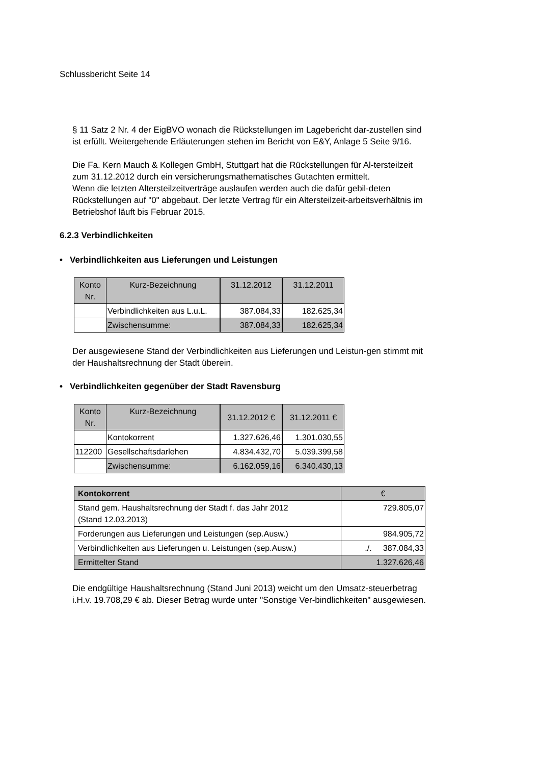Schlussbericht Seite 14
§ 11 Satz 2 Nr. 4 der EigBVO wonach die Rückstellungen im Lagebericht dar-zustellen sind ist erfüllt. Weitergehende Erläuterungen stehen im Bericht von E&Y, Anlage 5 Seite 9/16.
Die Fa. Kern Mauch & Kollegen GmbH, Stuttgart hat die Rückstellungen für Al-tersteilzeit zum 31.12.2012 durch ein versicherungsmathematisches Gutachten ermittelt.
Wenn die letzten Altersteilzeitverträge auslaufen werden auch die dafür gebil-deten Rückstellungen auf "0" abgebaut. Der letzte Vertrag für ein Altersteilzeit-arbeitsverhältnis im Betriebshof läuft bis Februar 2015.
6.2.3 Verbindlichkeiten
• Verbindlichkeiten aus Lieferungen und Leistungen
| Konto Nr. | Kurz-Bezeichnung | 31.12.2012 | 31.12.2011 |
| --- | --- | --- | --- |
| | Verbindlichkeiten aus L.u.L. | 387.084,33 | 182.625,34 |
| | Zwischensumme: | 387.084,33 | 182.625,34 |
Der ausgewiesene Stand der Verbindlichkeiten aus Lieferungen und Leistun-gen stimmt mit der Haushaltsrechnung der Stadt überein.
• Verbindlichkeiten gegenüber der Stadt Ravensburg
| Konto Nr. | Kurz-Bezeichnung | 31.12.2012 € | 31.12.2011 € |
| --- | --- | --- | --- |
| | Kontokorrent | 1.327.626,46 | 1.301.030,55 |
| 112200 | Gesellschaftsdarlehen | 4.834.432,70 | 5.039.399,58 |
| | Zwischensumme: | 6.162.059,16 | 6.340.430,13 |
| Kontokorrent | € |
| --- | --- |
| Stand gem. Haushaltsrechnung der Stadt f. das Jahr 2012 (Stand 12.03.2013) | 729.805,07 |
| Forderungen aus Lieferungen und Leistungen (sep.Ausw.) | 984.905,72 |
| Verbindlichkeiten aus Lieferungen u. Leistungen (sep.Ausw.) | ./. 387.084,33 |
| Ermittelter Stand | 1.327.626,46 |
Die endgültige Haushaltsrechnung (Stand Juni 2013) weicht um den Umsatz-steuerbetrag i.H.v. 19.708,29 € ab. Dieser Betrag wurde unter "Sonstige Ver-bindlichkeiten" ausgewiesen.